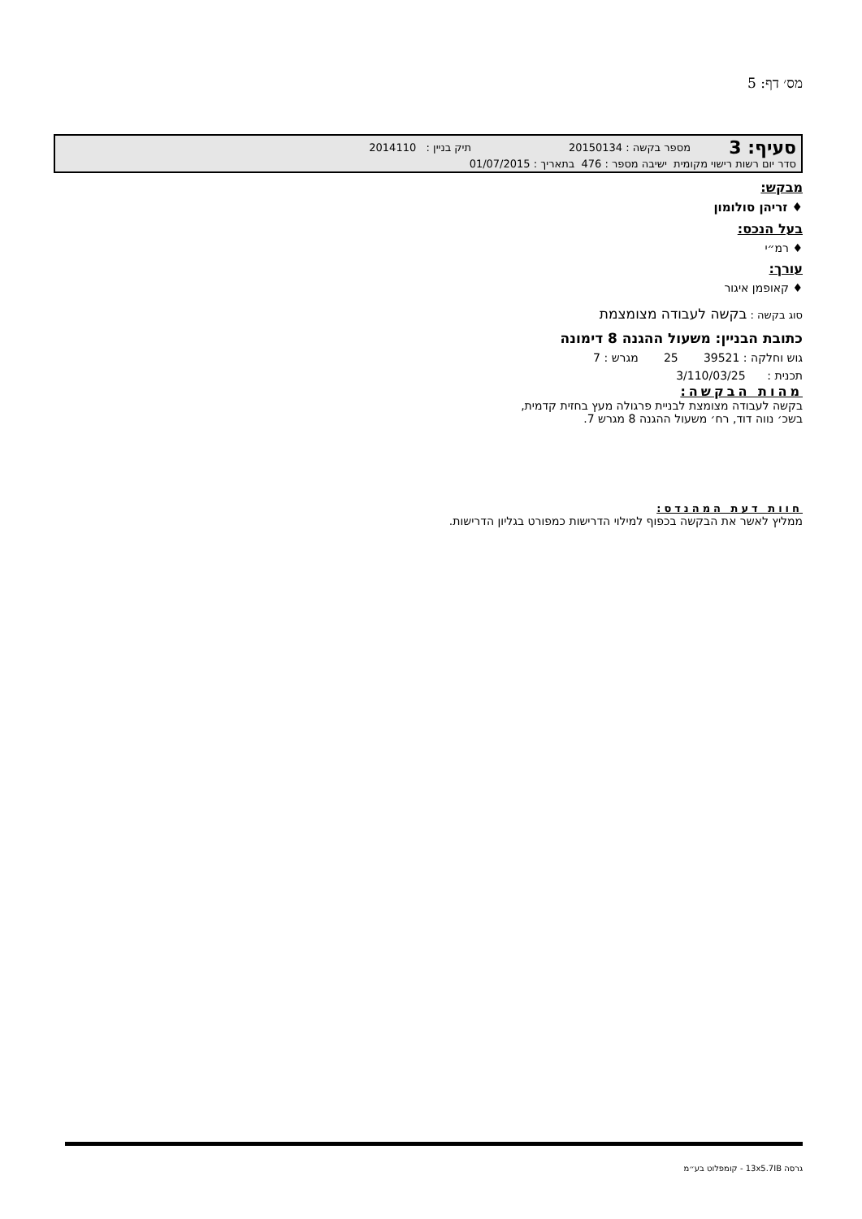מס׳ דף: 5
סעיף: 3
מספר בקשה : 20150134 תיק בניין : 2014110
סדר יום רשות רישוי מקומית ישיבה מספר : 476 בתאריך : 01/07/2015
מבקש:
♦ זריהן סולומון
בעל הנכס:
♦ רמ״י
עורך:
♦ קאופמן איגור
סוג בקשה : בקשה לעבודה מצומצמת
כתובת הבניין: משעול ההגנה 8 דימונה
גוש וחלקה : 39521 25 מגרש : 7
תכנית : 3/110/03/25
מהות הבקשה:
בקשה לעבודה מצומצת לבניית פרגולה מעץ בחזית קדמית,
בשכ׳ נווה דוד, רח׳ משעול ההגנה 8 מגרש 7.
חוות דעת המהנדס:
ממליץ לאשר את הבקשה בכפוף למילוי הדרישות כמפורט בגליון הדרישות.
גרסה 13x5.7IB - קומפלוט בע״מ